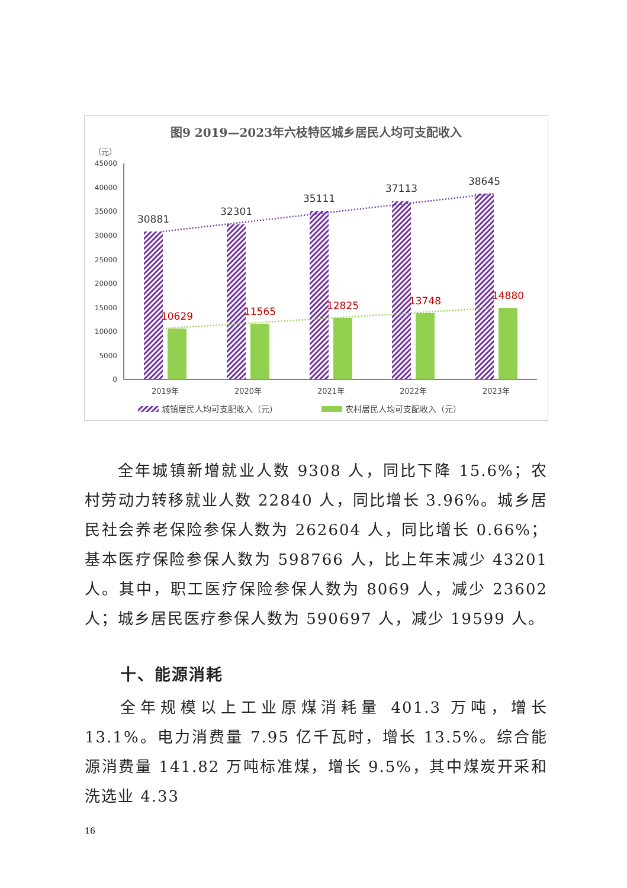图9 2019—2023年六枝特区城乡居民人均可支配收入
（元）
45000
40000
35000
30000
25000
20000
15000
10000
5000
0
30881
32301
35111
37113
38645
10629
11565
12825
13748
14880
2019年
2020年
2021年
2022年
2023年
城镇居民人均可支配收入（元）
农村居民人均可支配收入（元）
全年城镇新增就业人数 9308 人，同比下降 15.6%；农村劳动力转移就业人数 22840 人，同比增长 3.96%。城乡居民社会养老保险参保人数为 262604 人，同比增长 0.66%；基本医疗保险参保人数为 598766 人，比上年末减少 43201 人。其中，职工医疗保险参保人数为 8069 人，减少 23602 人；城乡居民医疗参保人数为 590697 人，减少 19599 人。
十、能源消耗
全年规模以上工业原煤消耗量 401.3 万吨，增长 13.1%。电力消费量 7.95 亿千瓦时，增长 13.5%。综合能源消费量 141.82 万吨标准煤，增长 9.5%，其中煤炭开采和洗选业 4.33
16